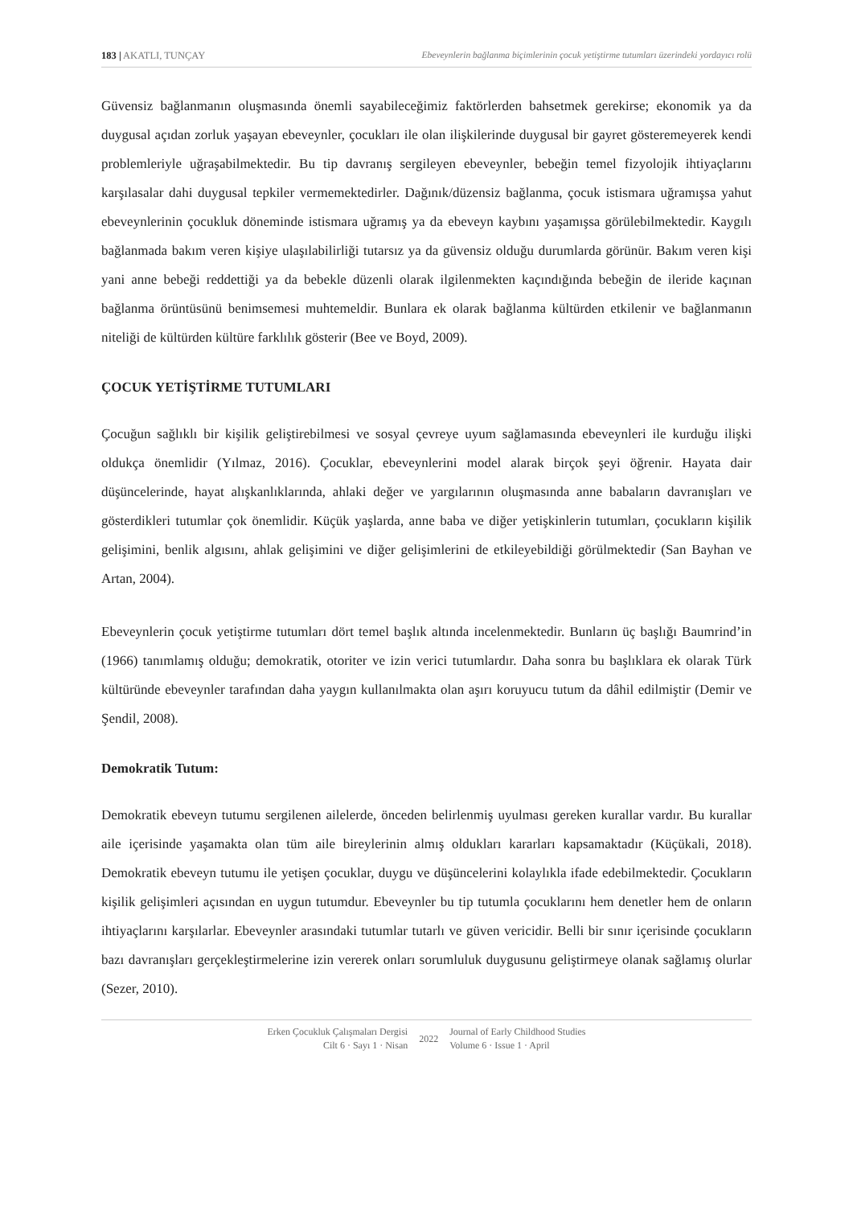183 | AKATLI, TUNÇAY Ebeveynlerin bağlanma biçimlerinin çocuk yetiştirme tutumları üzerindeki yordayıcı rolü
Güvensiz bağlanmanın oluşmasında önemli sayabileceğimiz faktörlerden bahsetmek gerekirse; ekonomik ya da duygusal açıdan zorluk yaşayan ebeveynler, çocukları ile olan ilişkilerinde duygusal bir gayret gösteremeyerek kendi problemleriyle uğraşabilmektedir. Bu tip davranış sergileyen ebeveynler, bebeğin temel fizyolojik ihtiyaçlarını karşılasalar dahi duygusal tepkiler vermemektedirler. Dağınık/düzensiz bağlanma, çocuk istismara uğramışsa yahut ebeveynlerinin çocukluk döneminde istismara uğramış ya da ebeveyn kaybını yaşamışsa görülebilmektedir. Kaygılı bağlanmada bakım veren kişiye ulaşılabilirliği tutarsız ya da güvensiz olduğu durumlarda görünür. Bakım veren kişi yani anne bebeği reddettiği ya da bebekle düzenli olarak ilgilenmekten kaçındığında bebeğin de ileride kaçınan bağlanma örüntüsünü benimsemesi muhtemeldir. Bunlara ek olarak bağlanma kültürden etkilenir ve bağlanmanın niteliği de kültürden kültüre farklılık gösterir (Bee ve Boyd, 2009).
ÇOCUK YETİŞTİRME TUTUMLARI
Çocuğun sağlıklı bir kişilik geliştirebilmesi ve sosyal çevreye uyum sağlamasında ebeveynleri ile kurduğu ilişki oldukça önemlidir (Yılmaz, 2016). Çocuklar, ebeveynlerini model alarak birçok şeyi öğrenir. Hayata dair düşüncelerinde, hayat alışkanlıklarında, ahlaki değer ve yargılarının oluşmasında anne babaların davranışları ve gösterdikleri tutumlar çok önemlidir. Küçük yaşlarda, anne baba ve diğer yetişkinlerin tutumları, çocukların kişilik gelişimini, benlik algısını, ahlak gelişimini ve diğer gelişimlerini de etkileyebildiği görülmektedir (San Bayhan ve Artan, 2004).
Ebeveynlerin çocuk yetiştirme tutumları dört temel başlık altında incelenmektedir. Bunların üç başlığı Baumrind’in (1966) tanımlamış olduğu; demokratik, otoriter ve izin verici tutumlardır. Daha sonra bu başlıklara ek olarak Türk kültüründe ebeveynler tarafından daha yaygın kullanılmakta olan aşırı koruyucu tutum da dâhil edilmiştir (Demir ve Şendil, 2008).
Demokratik Tutum:
Demokratik ebeveyn tutumu sergilenen ailelerde, önceden belirlenmiş uyulması gereken kurallar vardır. Bu kurallar aile içerisinde yaşamakta olan tüm aile bireylerinin almış oldukları kararları kapsamaktadır (Küçükali, 2018). Demokratik ebeveyn tutumu ile yetişen çocuklar, duygu ve düşüncelerini kolaylıkla ifade edebilmektedir. Çocukların kişilik gelişimleri açısından en uygun tutumdur. Ebeveynler bu tip tutumla çocuklarını hem denetler hem de onların ihtiyaçlarını karşılarlar. Ebeveynler arasındaki tutumlar tutarlı ve güven vericidir. Belli bir sınır içerisinde çocukların bazı davranışları gerçekleştirmelerine izin vererek onları sorumluluk duygusunu geliştirmeye olanak sağlamış olurlar (Sezer, 2010).
Erken Çocukluk Çalışmaları Dergisi
Cilt 6 · Sayı 1 · Nisan
2022
Journal of Early Childhood Studies
Volume 6 · Issue 1 · April